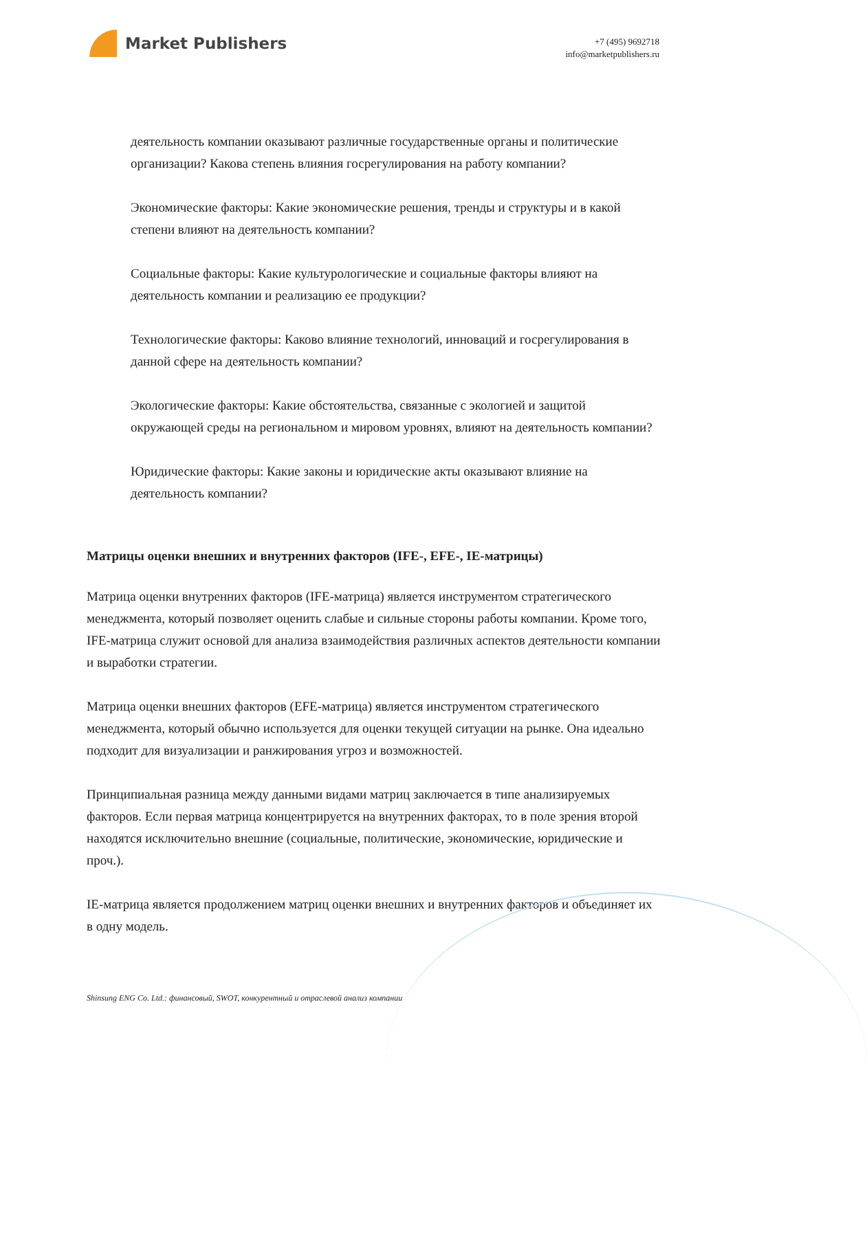Market Publishers
+7 (495) 9692718
info@marketpublishers.ru
деятельность компании оказывают различные государственные органы и политические организации? Какова степень влияния госрегулирования на работу компании?
Экономические факторы: Какие экономические решения, тренды и структуры и в какой степени влияют на деятельность компании?
Социальные факторы: Какие культурологические и социальные факторы влияют на деятельность компании и реализацию ее продукции?
Технологические факторы: Каково влияние технологий, инноваций и госрегулирования в данной сфере на деятельность компании?
Экологические факторы: Какие обстоятельства, связанные с экологией и защитой окружающей среды на региональном и мировом уровнях, влияют на деятельность компании?
Юридические факторы: Какие законы и юридические акты оказывают влияние на деятельность компании?
Матрицы оценки внешних и внутренних факторов (IFE-, EFE-, IE-матрицы)
Матрица оценки внутренних факторов (IFE-матрица) является инструментом стратегического менеджмента, который позволяет оценить слабые и сильные стороны работы компании. Кроме того, IFE-матрица служит основой для анализа взаимодействия различных аспектов деятельности компании и выработки стратегии.
Матрица оценки внешних факторов (EFE-матрица) является инструментом стратегического менеджмента, который обычно используется для оценки текущей ситуации на рынке. Она идеально подходит для визуализации и ранжирования угроз и возможностей.
Принципиальная разница между данными видами матриц заключается в типе анализируемых факторов. Если первая матрица концентрируется на внутренних факторах, то в поле зрения второй находятся исключительно внешние (социальные, политические, экономические, юридические и проч.).
IE-матрица является продолжением матриц оценки внешних и внутренних факторов и объединяет их в одну модель.
Shinsung ENG Co. Ltd.: финансовый, SWOT, конкурентный и отраслевой анализ компании